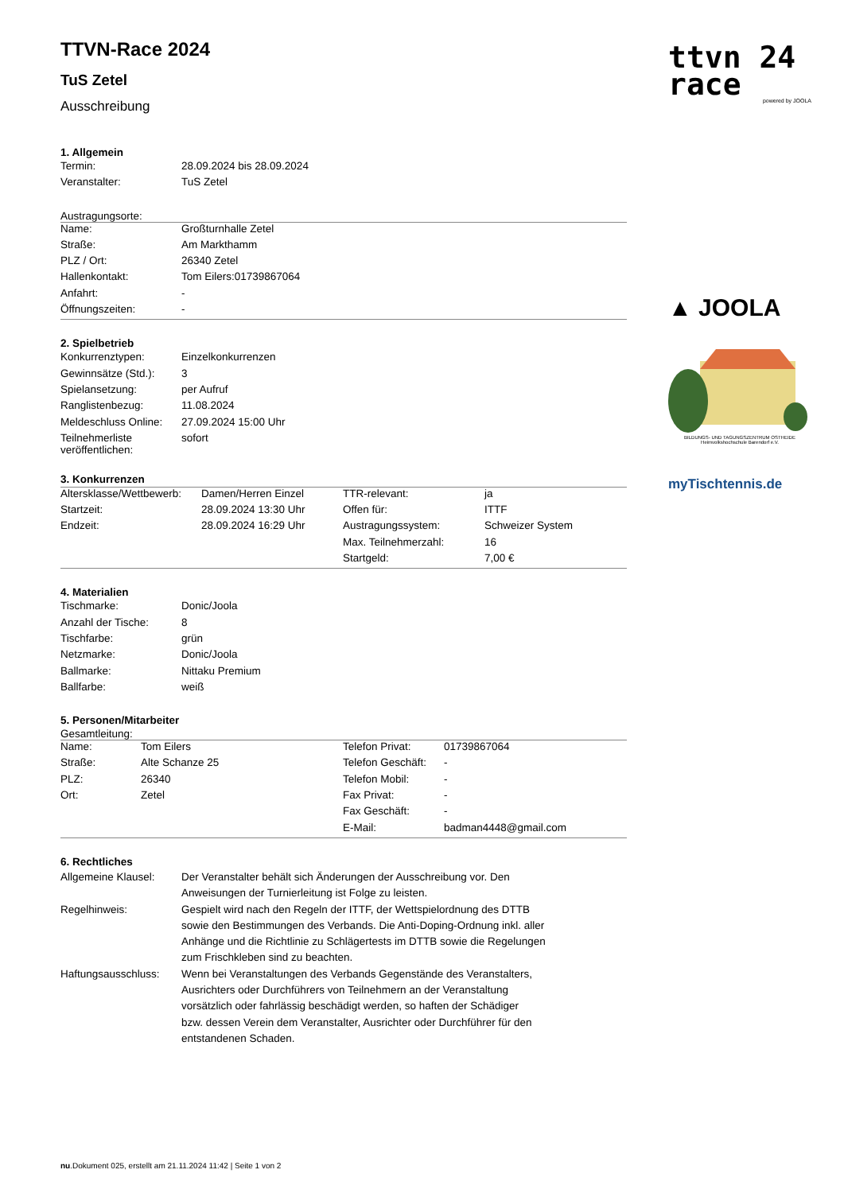ttvn 24
race
powered by JOOLA
▲ JOOLA
BILDUNGS- UND TAGUNGSZENTRUM OSTHEIDE
Heimvolkshochschule Barendorf e.V.
myTischtennis.de
TTVN-Race 2024
TuS Zetel
Ausschreibung
1. Allgemein
| Termin: | 28.09.2024 bis 28.09.2024 |
| Veranstalter: | TuS Zetel |
Austragungsorte:
| Name: | Großturnhalle Zetel |
| Straße: | Am Markthamm |
| PLZ / Ort: | 26340 Zetel |
| Hallenkontakt: | Tom Eilers:01739867064 |
| Anfahrt: | - |
| Öffnungszeiten: | - |
2. Spielbetrieb
| Konkurrenztypen: | Einzelkonkurrenzen |
| Gewinnsätze (Std.): | 3 |
| Spielansetzung: | per Aufruf |
| Ranglistenbezug: | 11.08.2024 |
| Meldeschluss Online: | 27.09.2024 15:00 Uhr |
| Teilnehmerliste veröffentlichen: | sofort |
3. Konkurrenzen
| Altersklasse/Wettbewerb: | Damen/Herren Einzel | TTR-relevant: | ja |
| Startzeit: | 28.09.2024 13:30 Uhr | Offen für: | ITTF |
| Endzeit: | 28.09.2024 16:29 Uhr | Austragungssystem: | Schweizer System |
| | | Max. Teilnehmerzahl: | 16 |
| | | Startgeld: | 7,00 € |
4. Materialien
| Tischmarke: | Donic/Joola |
| Anzahl der Tische: | 8 |
| Tischfarbe: | grün |
| Netzmarke: | Donic/Joola |
| Ballmarke: | Nittaku Premium |
| Ballfarbe: | weiß |
5. Personen/Mitarbeiter
Gesamtleitung:
| Name: | Tom Eilers | Telefon Privat: | 01739867064 |
| Straße: | Alte Schanze 25 | Telefon Geschäft: | - |
| PLZ: | 26340 | Telefon Mobil: | - |
| Ort: | Zetel | Fax Privat: | - |
| | | Fax Geschäft: | - |
| | | E-Mail: | badman4448@gmail.com |
6. Rechtliches
| Allgemeine Klausel: | Der Veranstalter behält sich Änderungen der Ausschreibung vor. Den Anweisungen der Turnierleitung ist Folge zu leisten. |
| Regelhinweis: | Gespielt wird nach den Regeln der ITTF, der Wettspielordnung des DTTB sowie den Bestimmungen des Verbands. Die Anti-Doping-Ordnung inkl. aller Anhänge und die Richtlinie zu Schlägertests im DTTB sowie die Regelungen zum Frischkleben sind zu beachten. |
| Haftungsausschluss: | Wenn bei Veranstaltungen des Verbands Gegenstände des Veranstalters, Ausrichters oder Durchführers von Teilnehmern an der Veranstaltung vorsätzlich oder fahrlässig beschädigt werden, so haften der Schädiger bzw. dessen Verein dem Veranstalter, Ausrichter oder Durchführer für den entstandenen Schaden. |
nu.Dokument 025, erstellt am 21.11.2024 11:42 | Seite 1 von 2